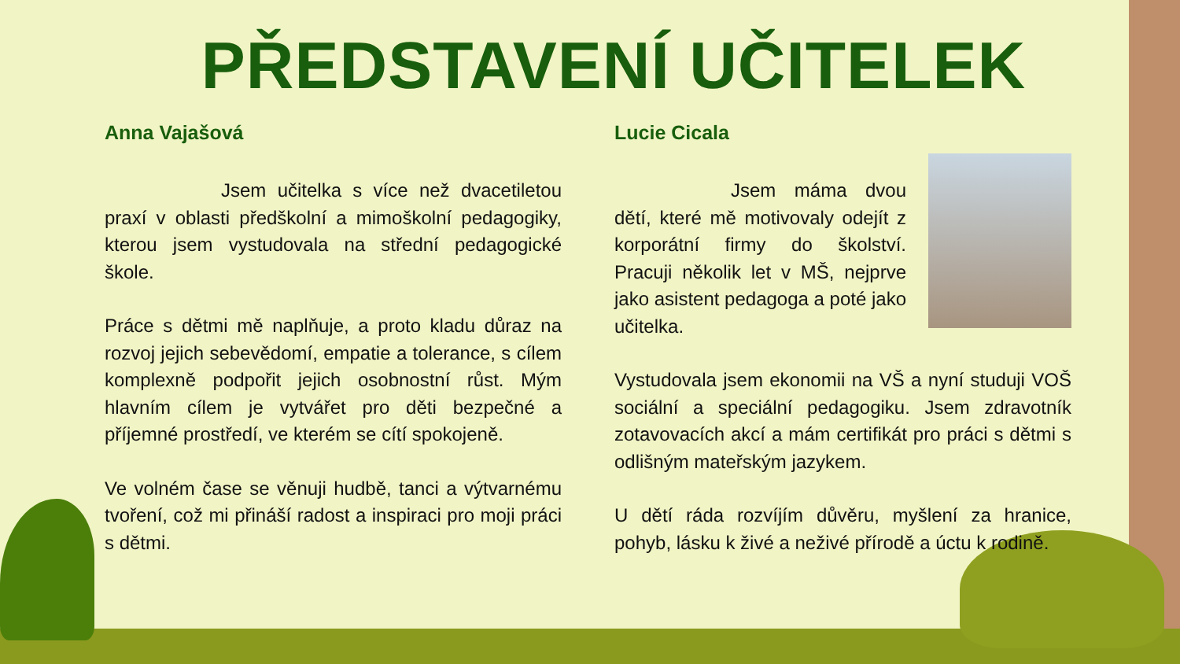PŘEDSTAVENÍ UČITELEK
Anna Vajašová
Jsem učitelka s více než dvacetiletou praxí v oblasti předškolní a mimoškolní pedagogiky, kterou jsem vystudovala na střední pedagogické škole.
Práce s dětmi mě naplňuje, a proto kladu důraz na rozvoj jejich sebevědomí, empatie a tolerance, s cílem komplexně podpořit jejich osobnostní růst. Mým hlavním cílem je vytvářet pro děti bezpečné a příjemné prostředí, ve kterém se cítí spokojeně.
Ve volném čase se věnuji hudbě, tanci a výtvarnému tvoření, což mi přináší radost a inspiraci pro moji práci s dětmi.
Lucie Cicala
Jsem máma dvou dětí, které mě motivovaly odejít z korporátní firmy do školství. Pracuji několik let v MŠ, nejprve jako asistent pedagoga a poté jako učitelka.
Vystudovala jsem ekonomii na VŠ a nyní studuji VOŠ sociální a speciální pedagogiku. Jsem zdravotník zotavovacích akcí a mám certifikát pro práci s dětmi s odlišným mateřským jazykem.
U dětí ráda rozvíjím důvěru, myšlení za hranice, pohyb, lásku k živé a neživé přírodě a úctu k rodině.